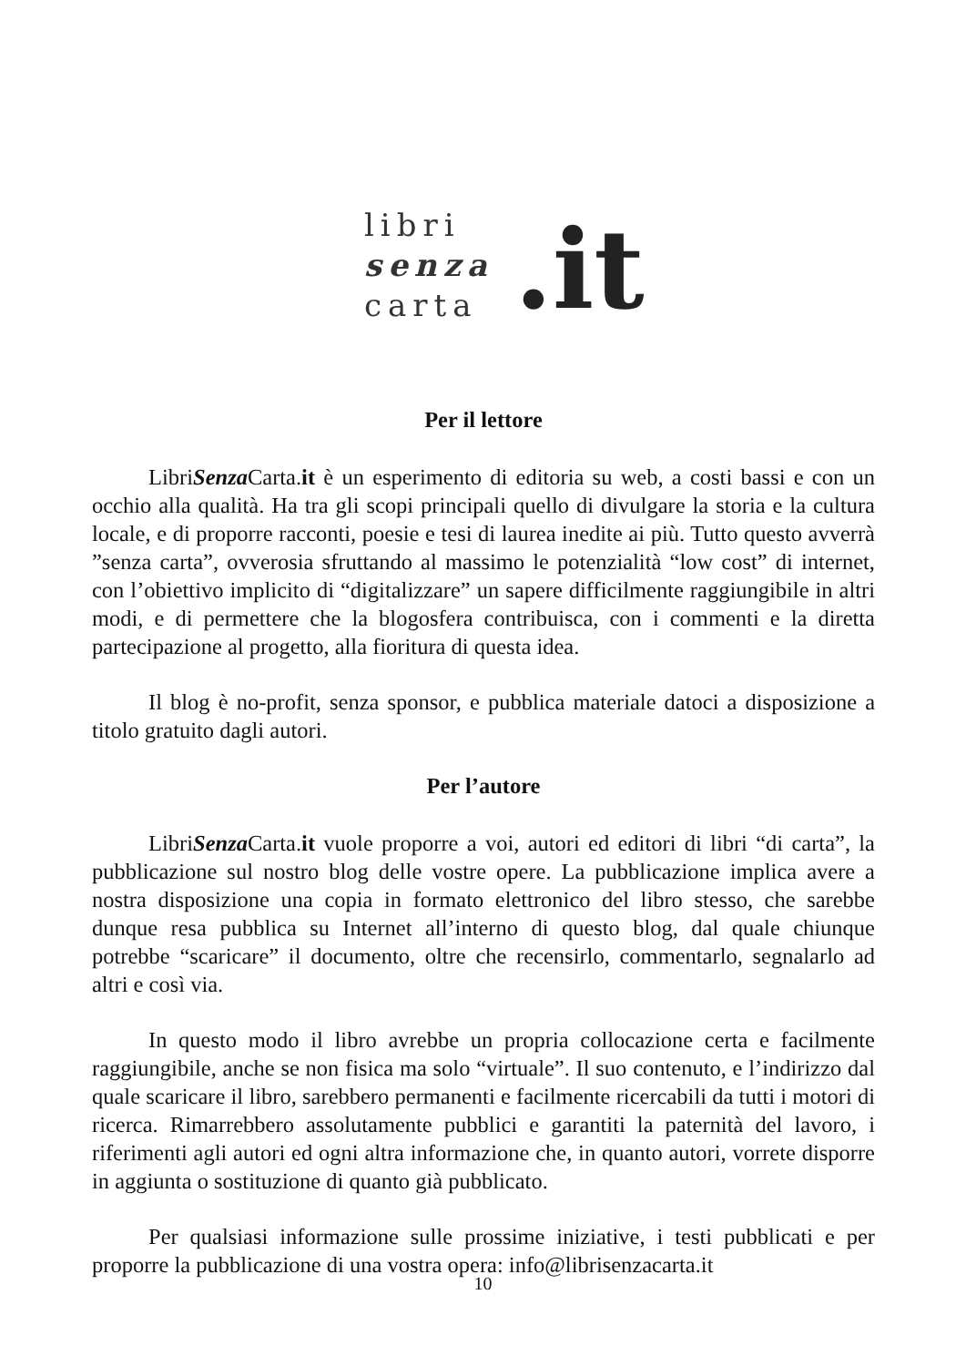libri
senza
carta
.it
Per il lettore
LibriSenza Carta.it è un esperimento di editoria su web, a costi bassi e con un occhio alla qualità. Ha tra gli scopi principali quello di divulgare la storia e la cultura locale, e di proporre racconti, poesie e tesi di laurea inedite ai più. Tutto questo avverrà ”senza carta”, ovverosia sfruttando al massimo le potenzialità “low cost” di internet, con l’obiettivo implicito di “digitalizzare” un sapere difficilmente raggiungibile in altri modi, e di permettere che la blogosfera contribuisca, con i commenti e la diretta partecipazione al progetto, alla fioritura di questa idea.
Il blog è no-profit, senza sponsor, e pubblica materiale datoci a disposizione a titolo gratuito dagli autori.
Per l’autore
LibriSenza Carta.it vuole proporre a voi, autori ed editori di libri “di carta”, la pubblicazione sul nostro blog delle vostre opere. La pubblicazione implica avere a nostra disposizione una copia in formato elettronico del libro stesso, che sarebbe dunque resa pubblica su Internet all’interno di questo blog, dal quale chiunque potrebbe “scaricare” il documento, oltre che recensirlo, commentarlo, segnalarlo ad altri e così via.
In questo modo il libro avrebbe un propria collocazione certa e facilmente raggiungibile, anche se non fisica ma solo “virtuale”. Il suo contenuto, e l’indirizzo dal quale scaricare il libro, sarebbero permanenti e facilmente ricercabili da tutti i motori di ricerca. Rimarrebbero assolutamente pubblici e garantiti la paternità del lavoro, i riferimenti agli autori ed ogni altra informazione che, in quanto autori, vorrete disporre in aggiunta o sostituzione di quanto già pubblicato.
Per qualsiasi informazione sulle prossime iniziative, i testi pubblicati e per proporre la pubblicazione di una vostra opera: info@librisenzacarta.it
10